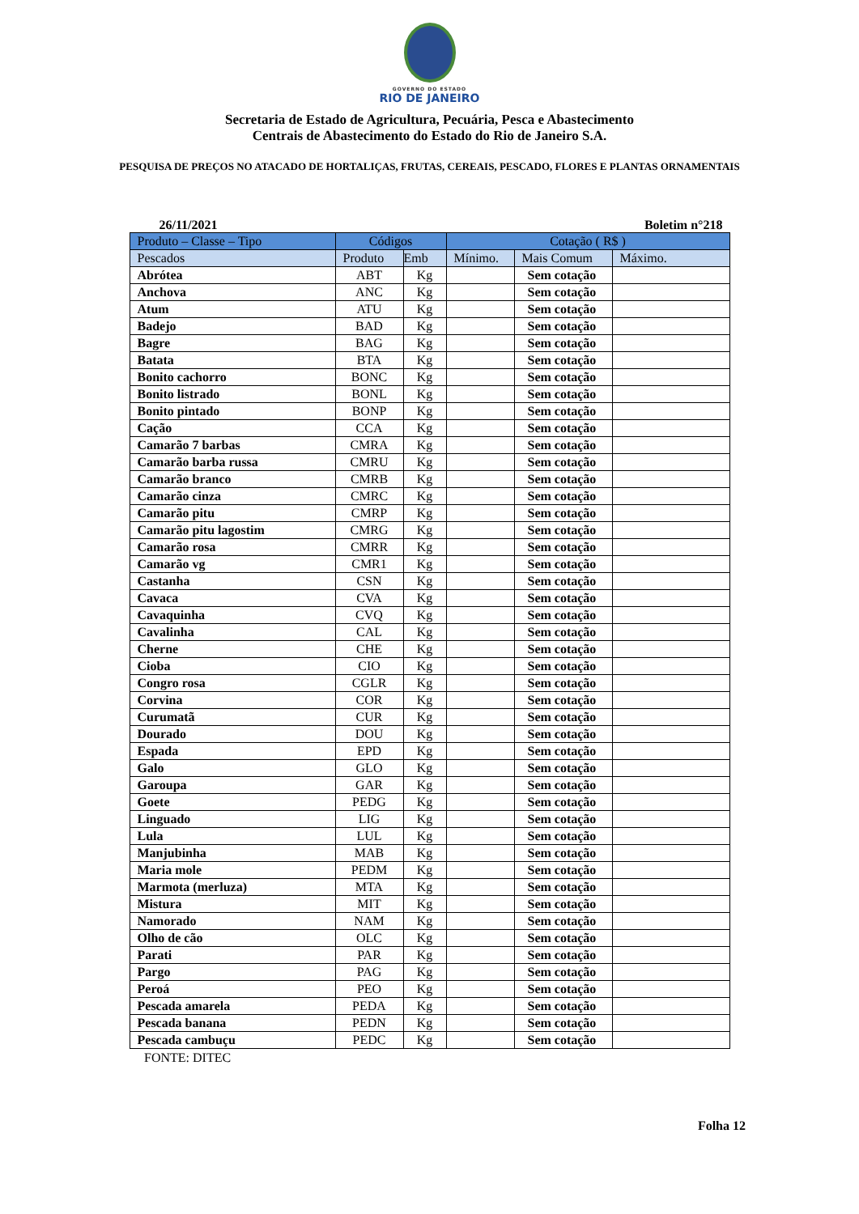GOVERNO DO ESTADO
RIO DE JANEIRO
Secretaria de Estado de Agricultura, Pecuária, Pesca e Abastecimento
Centrais de Abastecimento do Estado do Rio de Janeiro S.A.
PESQUISA DE PREÇOS NO ATACADO DE HORTALIÇAS, FRUTAS, CEREAIS, PESCADO, FLORES E PLANTAS ORNAMENTAIS
26/11/2021 Boletim n°218
| Produto – Classe – Tipo | Códigos | | Cotação ( R$ ) | | |
| --- | --- | --- | --- | --- | --- |
| Pescados | Produto | Emb | Mínimo. | Mais Comum | Máximo. |
| Abrótea | ABT | Kg | | Sem cotação | |
| Anchova | ANC | Kg | | Sem cotação | |
| Atum | ATU | Kg | | Sem cotação | |
| Badejo | BAD | Kg | | Sem cotação | |
| Bagre | BAG | Kg | | Sem cotação | |
| Batata | BTA | Kg | | Sem cotação | |
| Bonito cachorro | BONC | Kg | | Sem cotação | |
| Bonito listrado | BONL | Kg | | Sem cotação | |
| Bonito pintado | BONP | Kg | | Sem cotação | |
| Cação | CCA | Kg | | Sem cotação | |
| Camarão 7 barbas | CMRA | Kg | | Sem cotação | |
| Camarão barba russa | CMRU | Kg | | Sem cotação | |
| Camarão branco | CMRB | Kg | | Sem cotação | |
| Camarão cinza | CMRC | Kg | | Sem cotação | |
| Camarão pitu | CMRP | Kg | | Sem cotação | |
| Camarão pitu lagostim | CMRG | Kg | | Sem cotação | |
| Camarão rosa | CMRR | Kg | | Sem cotação | |
| Camarão vg | CMR1 | Kg | | Sem cotação | |
| Castanha | CSN | Kg | | Sem cotação | |
| Cavaca | CVA | Kg | | Sem cotação | |
| Cavaquinha | CVQ | Kg | | Sem cotação | |
| Cavalinha | CAL | Kg | | Sem cotação | |
| Cherne | CHE | Kg | | Sem cotação | |
| Cioba | CIO | Kg | | Sem cotação | |
| Congro rosa | CGLR | Kg | | Sem cotação | |
| Corvina | COR | Kg | | Sem cotação | |
| Curumatã | CUR | Kg | | Sem cotação | |
| Dourado | DOU | Kg | | Sem cotação | |
| Espada | EPD | Kg | | Sem cotação | |
| Galo | GLO | Kg | | Sem cotação | |
| Garoupa | GAR | Kg | | Sem cotação | |
| Goete | PEDG | Kg | | Sem cotação | |
| Linguado | LIG | Kg | | Sem cotação | |
| Lula | LUL | Kg | | Sem cotação | |
| Manjubinha | MAB | Kg | | Sem cotação | |
| Maria mole | PEDM | Kg | | Sem cotação | |
| Marmota (merluza) | MTA | Kg | | Sem cotação | |
| Mistura | MIT | Kg | | Sem cotação | |
| Namorado | NAM | Kg | | Sem cotação | |
| Olho de cão | OLC | Kg | | Sem cotação | |
| Parati | PAR | Kg | | Sem cotação | |
| Pargo | PAG | Kg | | Sem cotação | |
| Peroá | PEO | Kg | | Sem cotação | |
| Pescada amarela | PEDA | Kg | | Sem cotação | |
| Pescada banana | PEDN | Kg | | Sem cotação | |
| Pescada cambuçu | PEDC | Kg | | Sem cotação | |
FONTE: DITEC
Folha 12